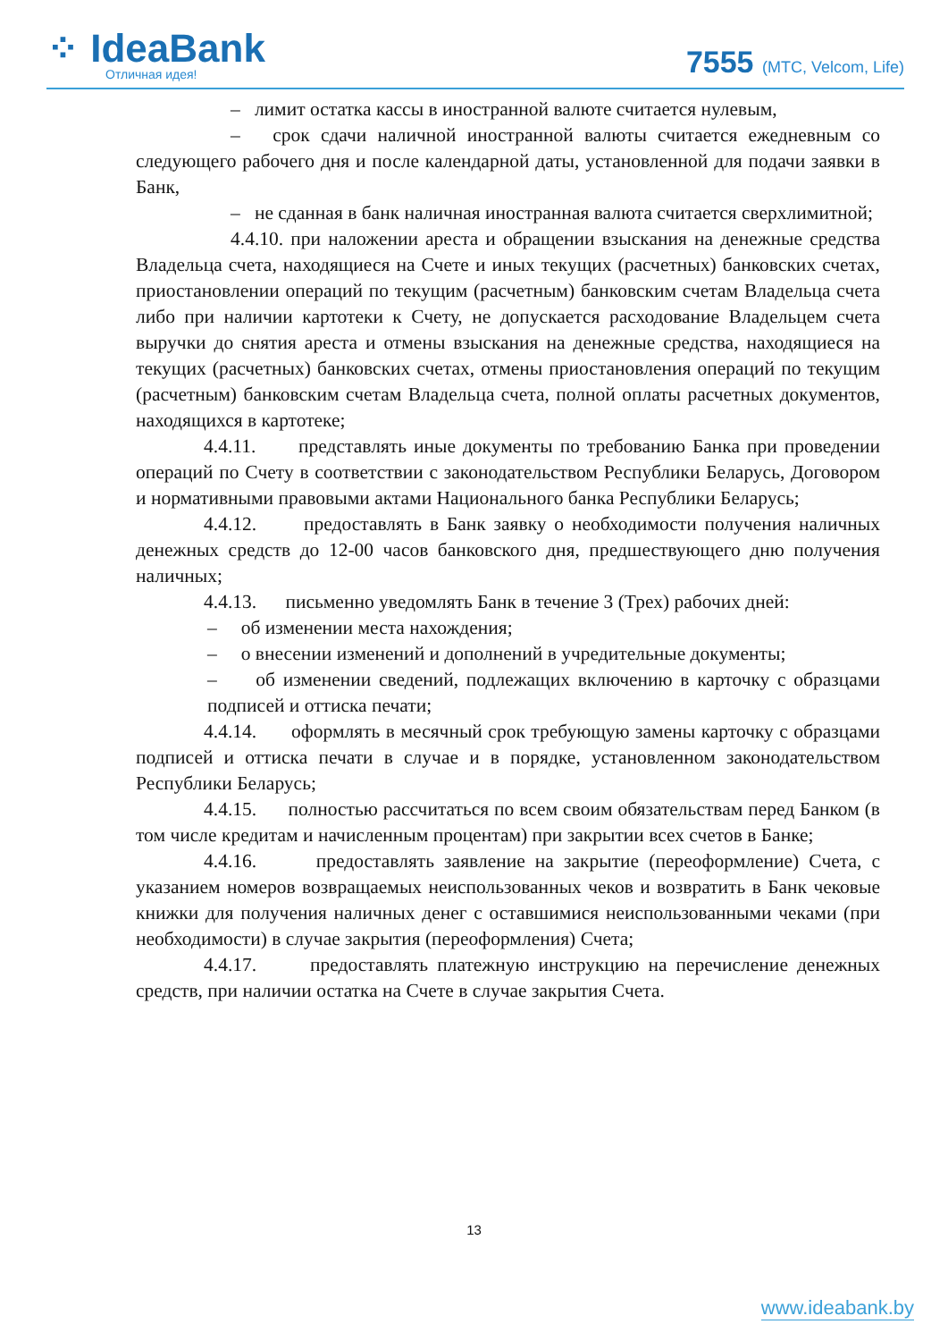⁘ IdeaBank
Отличная идея!
7555 (МТС, Velcom, Life)
– лимит остатка кассы в иностранной валюте считается нулевым,
– срок сдачи наличной иностранной валюты считается ежедневным со следующего рабочего дня и после календарной даты, установленной для подачи заявки в Банк,
– не сданная в банк наличная иностранная валюта считается сверхлимитной;
4.4.10. при наложении ареста и обращении взыскания на денежные средства Владельца счета, находящиеся на Счете и иных текущих (расчетных) банковских счетах, приостановлении операций по текущим (расчетным) банковским счетам Владельца счета либо при наличии картотеки к Счету, не допускается расходование Владельцем счета выручки до снятия ареста и отмены взыскания на денежные средства, находящиеся на текущих (расчетных) банковских счетах, отмены приостановления операций по текущим (расчетным) банковским счетам Владельца счета, полной оплаты расчетных документов, находящихся в картотеке;
4.4.11. представлять иные документы по требованию Банка при проведении операций по Счету в соответствии с законодательством Республики Беларусь, Договором и нормативными правовыми актами Национального банка Республики Беларусь;
4.4.12. предоставлять в Банк заявку о необходимости получения наличных денежных средств до 12-00 часов банковского дня, предшествующего дню получения наличных;
4.4.13. письменно уведомлять Банк в течение 3 (Трех) рабочих дней:
– об изменении места нахождения;
– о внесении изменений и дополнений в учредительные документы;
– об изменении сведений, подлежащих включению в карточку с образцами подписей и оттиска печати;
4.4.14. оформлять в месячный срок требующую замены карточку с образцами подписей и оттиска печати в случае и в порядке, установленном законодательством Республики Беларусь;
4.4.15. полностью рассчитаться по всем своим обязательствам перед Банком (в том числе кредитам и начисленным процентам) при закрытии всех счетов в Банке;
4.4.16. предоставлять заявление на закрытие (переоформление) Счета, с указанием номеров возвращаемых неиспользованных чеков и возвратить в Банк чековые книжки для получения наличных денег с оставшимися неиспользованными чеками (при необходимости) в случае закрытия (переоформления) Счета;
4.4.17. предоставлять платежную инструкцию на перечисление денежных средств, при наличии остатка на Счете в случае закрытия Счета.
13
www.ideabank.by